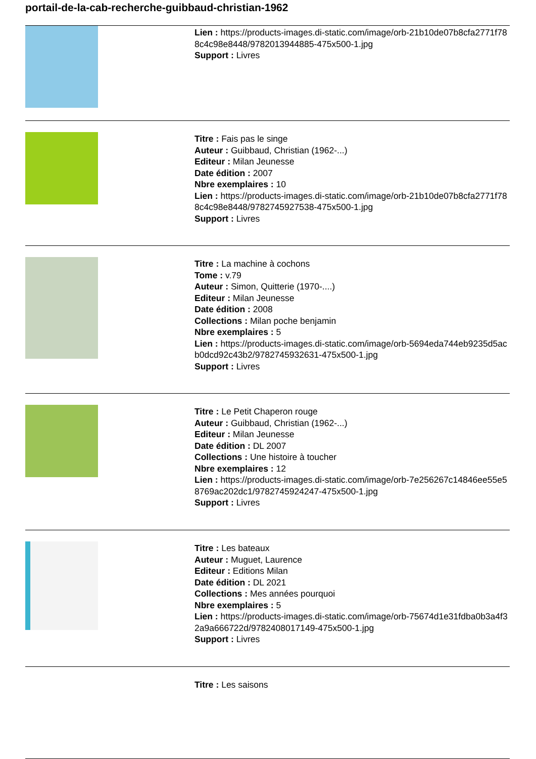portail-de-la-cab-recherche-guibbaud-christian-1962
Lien : https://products-images.di-static.com/image/orb-21b10de07b8cfa2771f788c4c98e8448/9782013944885-475x500-1.jpg
Support : Livres
Titre : Fais pas le singe
Auteur : Guibbaud, Christian (1962-...)
Editeur : Milan Jeunesse
Date édition : 2007
Nbre exemplaires : 10
Lien : https://products-images.di-static.com/image/orb-21b10de07b8cfa2771f788c4c98e8448/9782745927538-475x500-1.jpg
Support : Livres
Titre : La machine à cochons
Tome : v.79
Auteur : Simon, Quitterie (1970-....)
Editeur : Milan Jeunesse
Date édition : 2008
Collections : Milan poche benjamin
Nbre exemplaires : 5
Lien : https://products-images.di-static.com/image/orb-5694eda744eb9235d5acb0dcd92c43b2/9782745932631-475x500-1.jpg
Support : Livres
Titre : Le Petit Chaperon rouge
Auteur : Guibbaud, Christian (1962-...)
Editeur : Milan Jeunesse
Date édition : DL 2007
Collections : Une histoire à toucher
Nbre exemplaires : 12
Lien : https://products-images.di-static.com/image/orb-7e256267c14846ee55e58769ac202dc1/9782745924247-475x500-1.jpg
Support : Livres
Titre : Les bateaux
Auteur : Muguet, Laurence
Editeur : Editions Milan
Date édition : DL 2021
Collections : Mes années pourquoi
Nbre exemplaires : 5
Lien : https://products-images.di-static.com/image/orb-75674d1e31fdba0b3a4f32a9a666722d/9782408017149-475x500-1.jpg
Support : Livres
Titre : Les saisons